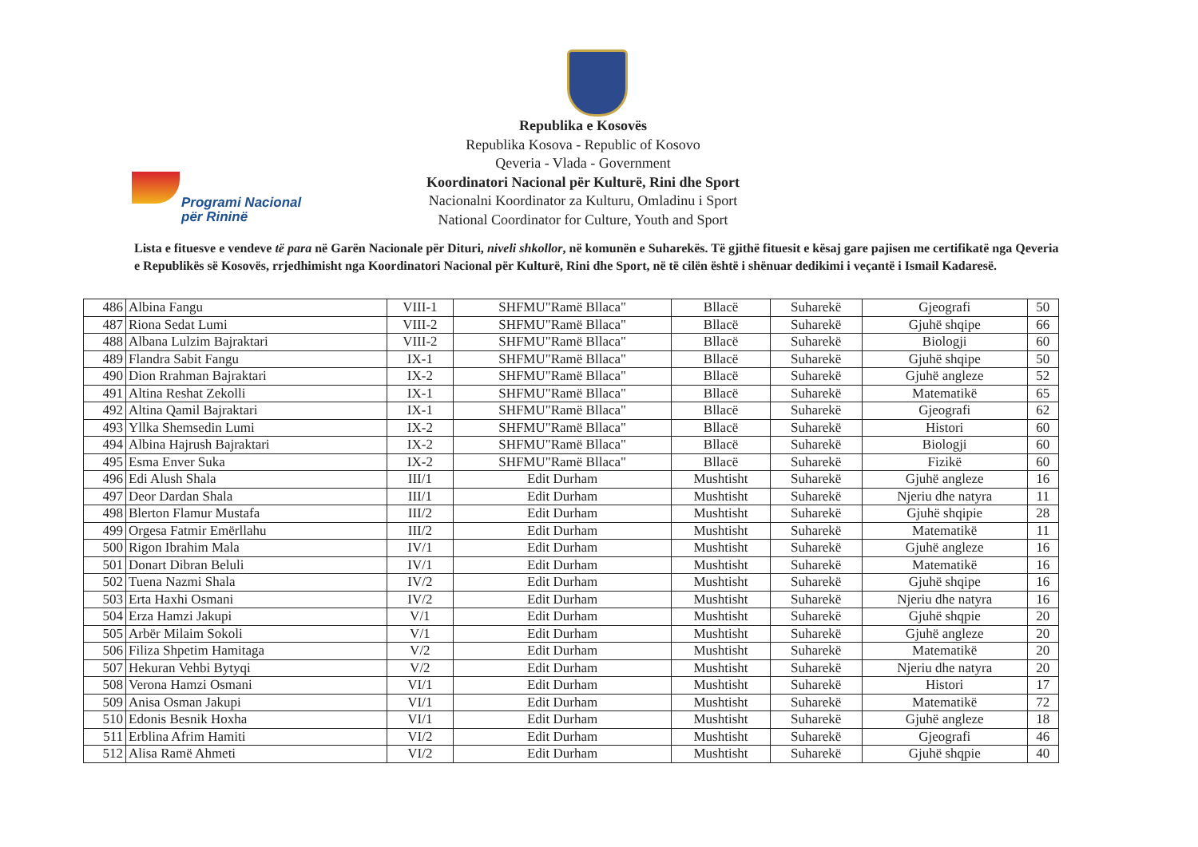Programi Nacional
për Rininë
Republika e Kosovës
Republika Kosova - Republic of Kosovo
Qeveria - Vlada - Government
Koordinatori Nacional për Kulturë, Rini dhe Sport
Nacionalni Koordinator za Kulturu, Omladinu i Sport
National Coordinator for Culture, Youth and Sport
Lista e fituesve e vendeve të para në Garën Nacionale për Dituri, niveli shkollor, në komunën e Suharekës. Të gjithë fituesit e kësaj gare pajisen me certifikatë nga Qeveria e Republikës së Kosovës, rrjedhimisht nga Koordinatori Nacional për Kulturë, Rini dhe Sport, në të cilën është i shënuar dedikimi i veçantë i Ismail Kadaresë.
| 486 | Albina Fangu | VIII-1 | SHFMU"Ramë Bllaca" | Bllacë | Suharekë | Gjeografi | 50 |
| 487 | Riona Sedat Lumi | VIII-2 | SHFMU"Ramë Bllaca" | Bllacë | Suharekë | Gjuhë shqipe | 66 |
| 488 | Albana Lulzim Bajraktari | VIII-2 | SHFMU"Ramë Bllaca" | Bllacë | Suharekë | Biologji | 60 |
| 489 | Flandra Sabit Fangu | IX-1 | SHFMU"Ramë Bllaca" | Bllacë | Suharekë | Gjuhë shqipe | 50 |
| 490 | Dion Rrahman Bajraktari | IX-2 | SHFMU"Ramë Bllaca" | Bllacë | Suharekë | Gjuhë angleze | 52 |
| 491 | Altina Reshat Zekolli | IX-1 | SHFMU"Ramë Bllaca" | Bllacë | Suharekë | Matematikë | 65 |
| 492 | Altina Qamil Bajraktari | IX-1 | SHFMU"Ramë Bllaca" | Bllacë | Suharekë | Gjeografi | 62 |
| 493 | Yllka Shemsedin Lumi | IX-2 | SHFMU"Ramë Bllaca" | Bllacë | Suharekë | Histori | 60 |
| 494 | Albina Hajrush Bajraktari | IX-2 | SHFMU"Ramë Bllaca" | Bllacë | Suharekë | Biologji | 60 |
| 495 | Esma Enver Suka | IX-2 | SHFMU"Ramë Bllaca" | Bllacë | Suharekë | Fizikë | 60 |
| 496 | Edi Alush Shala | III/1 | Edit Durham | Mushtisht | Suharekë | Gjuhë angleze | 16 |
| 497 | Deor Dardan Shala | III/1 | Edit Durham | Mushtisht | Suharekë | Njeriu dhe natyra | 11 |
| 498 | Blerton Flamur Mustafa | III/2 | Edit Durham | Mushtisht | Suharekë | Gjuhë shqipie | 28 |
| 499 | Orgesa Fatmir Emërllahu | III/2 | Edit Durham | Mushtisht | Suharekë | Matematikë | 11 |
| 500 | Rigon Ibrahim Mala | IV/1 | Edit Durham | Mushtisht | Suharekë | Gjuhë angleze | 16 |
| 501 | Donart Dibran Beluli | IV/1 | Edit Durham | Mushtisht | Suharekë | Matematikë | 16 |
| 502 | Tuena Nazmi Shala | IV/2 | Edit Durham | Mushtisht | Suharekë | Gjuhë shqipe | 16 |
| 503 | Erta Haxhi Osmani | IV/2 | Edit Durham | Mushtisht | Suharekë | Njeriu dhe natyra | 16 |
| 504 | Erza Hamzi Jakupi | V/1 | Edit Durham | Mushtisht | Suharekë | Gjuhë shqpie | 20 |
| 505 | Arbër Milaim Sokoli | V/1 | Edit Durham | Mushtisht | Suharekë | Gjuhë angleze | 20 |
| 506 | Filiza Shpetim Hamitaga | V/2 | Edit Durham | Mushtisht | Suharekë | Matematikë | 20 |
| 507 | Hekuran Vehbi Bytyqi | V/2 | Edit Durham | Mushtisht | Suharekë | Njeriu dhe natyra | 20 |
| 508 | Verona Hamzi Osmani | VI/1 | Edit Durham | Mushtisht | Suharekë | Histori | 17 |
| 509 | Anisa Osman Jakupi | VI/1 | Edit Durham | Mushtisht | Suharekë | Matematikë | 72 |
| 510 | Edonis Besnik Hoxha | VI/1 | Edit Durham | Mushtisht | Suharekë | Gjuhë angleze | 18 |
| 511 | Erblina Afrim Hamiti | VI/2 | Edit Durham | Mushtisht | Suharekë | Gjeografi | 46 |
| 512 | Alisa Ramë Ahmeti | VI/2 | Edit Durham | Mushtisht | Suharekë | Gjuhë shqpie | 40 |